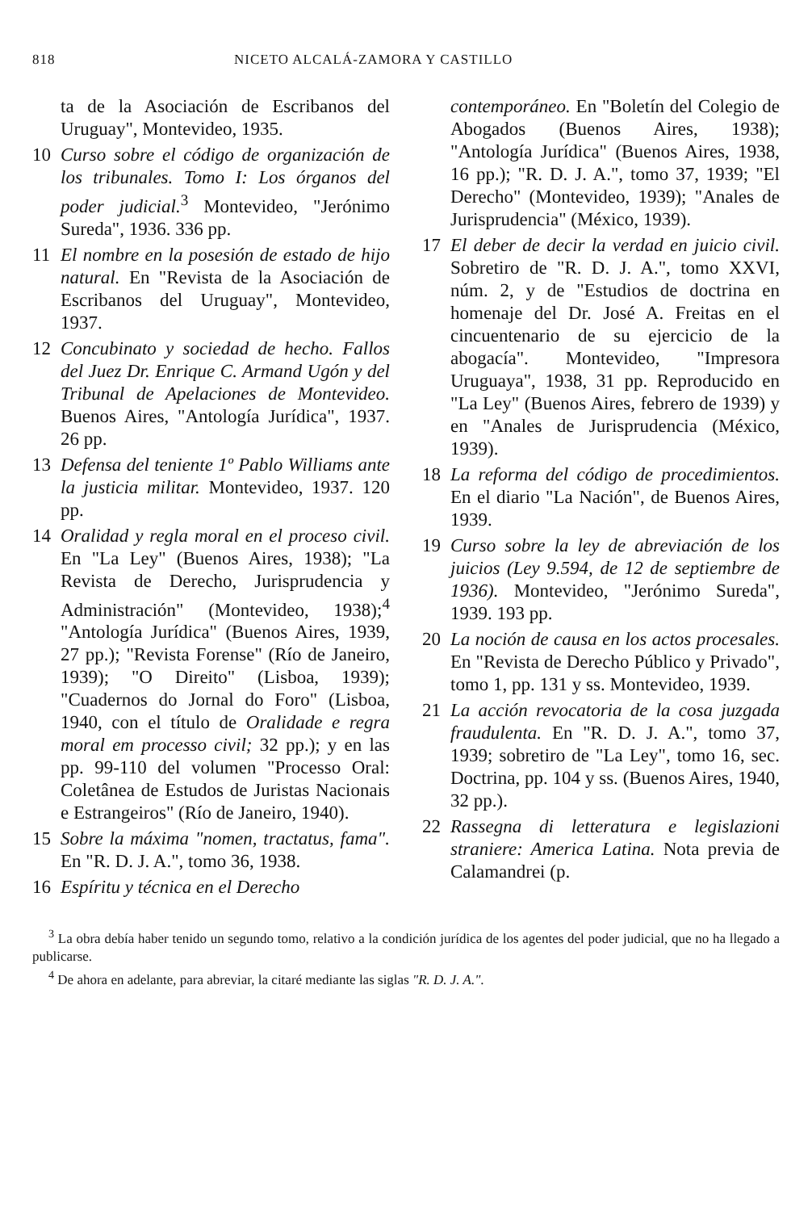818 NICETO ALCALÁ-ZAMORA Y CASTILLO
ta de la Asociación de Escribanos del Uruguay", Montevideo, 1935.
10 Curso sobre el código de organización de los tribunales. Tomo I: Los órganos del poder judicial.<sup>3</sup> Montevideo, "Jerónimo Sureda", 1936. 336 pp.
11 El nombre en la posesión de estado de hijo natural. En "Revista de la Asociación de Escribanos del Uruguay", Montevideo, 1937.
12 Concubinato y sociedad de hecho. Fallos del Juez Dr. Enrique C. Armand Ugón y del Tribunal de Apelaciones de Montevideo. Buenos Aires, "Antología Jurídica", 1937. 26 pp.
13 Defensa del teniente 1º Pablo Williams ante la justicia militar. Montevideo, 1937. 120 pp.
14 Oralidad y regla moral en el proceso civil. En "La Ley" (Buenos Aires, 1938); "La Revista de Derecho, Jurisprudencia y Administración" (Montevideo, 1938);<sup>4</sup> "Antología Jurídica" (Buenos Aires, 1939, 27 pp.); "Revista Forense" (Río de Janeiro, 1939); "O Direito" (Lisboa, 1939); "Cuadernos do Jornal do Foro" (Lisboa, 1940, con el título de Oralidade e regra moral em processo civil; 32 pp.); y en las pp. 99-110 del volumen "Processo Oral: Coletânea de Estudos de Juristas Nacionais e Estrangeiros" (Río de Janeiro, 1940).
15 Sobre la máxima "nomen, tractatus, fama". En "R. D. J. A.", tomo 36, 1938.
16 Espíritu y técnica en el Derecho
contemporáneo. En "Boletín del Colegio de Abogados (Buenos Aires, 1938); "Antología Jurídica" (Buenos Aires, 1938, 16 pp.); "R. D. J. A.", tomo 37, 1939; "El Derecho" (Montevideo, 1939); "Anales de Jurisprudencia" (México, 1939).
17 El deber de decir la verdad en juicio civil. Sobretiro de "R. D. J. A.", tomo XXVI, núm. 2, y de "Estudios de doctrina en homenaje del Dr. José A. Freitas en el cincuentenario de su ejercicio de la abogacía". Montevideo, "Impresora Uruguaya", 1938, 31 pp. Reproducido en "La Ley" (Buenos Aires, febrero de 1939) y en "Anales de Jurisprudencia (México, 1939).
18 La reforma del código de procedimientos. En el diario "La Nación", de Buenos Aires, 1939.
19 Curso sobre la ley de abreviación de los juicios (Ley 9.594, de 12 de septiembre de 1936). Montevideo, "Jerónimo Sureda", 1939. 193 pp.
20 La noción de causa en los actos procesales. En "Revista de Derecho Público y Privado", tomo 1, pp. 131 y ss. Montevideo, 1939.
21 La acción revocatoria de la cosa juzgada fraudulenta. En "R. D. J. A.", tomo 37, 1939; sobretiro de "La Ley", tomo 16, sec. Doctrina, pp. 104 y ss. (Buenos Aires, 1940, 32 pp.).
22 Rassegna di letteratura e legislazioni straniere: America Latina. Nota previa de Calamandrei (p.
<sup>3</sup> La obra debía haber tenido un segundo tomo, relativo a la condición jurídica de los agentes del poder judicial, que no ha llegado a publicarse.
<sup>4</sup> De ahora en adelante, para abreviar, la citaré mediante las siglas "R. D. J. A.".